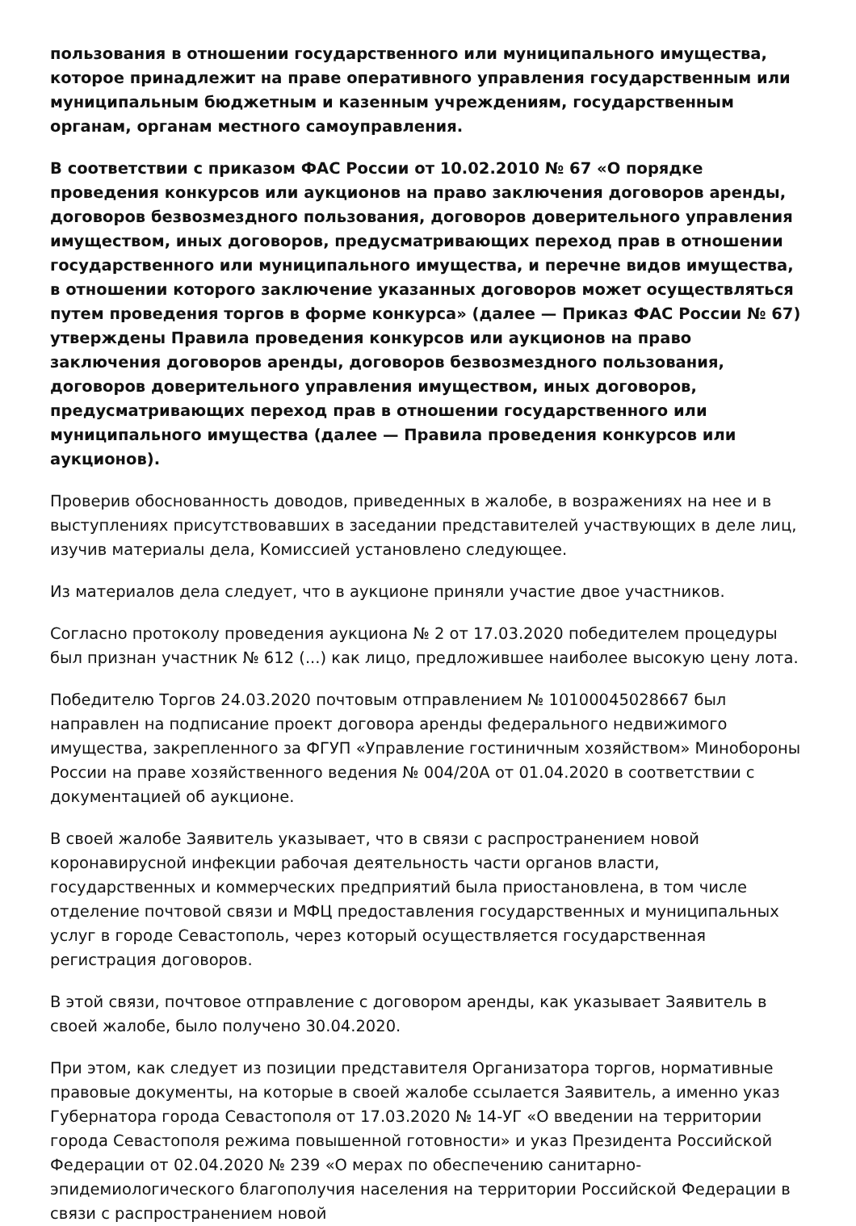пользования в отношении государственного или муниципального имущества, которое принадлежит на праве оперативного управления государственным или муниципальным бюджетным и казенным учреждениям, государственным органам, органам местного самоуправления.
В соответствии с приказом ФАС России от 10.02.2010 № 67 «О порядке проведения конкурсов или аукционов на право заключения договоров аренды, договоров безвозмездного пользования, договоров доверительного управления имуществом, иных договоров, предусматривающих переход прав в отношении государственного или муниципального имущества, и перечне видов имущества, в отношении которого заключение указанных договоров может осуществляться путем проведения торгов в форме конкурса» (далее — Приказ ФАС России № 67) утверждены Правила проведения конкурсов или аукционов на право заключения договоров аренды, договоров безвозмездного пользования, договоров доверительного управления имуществом, иных договоров, предусматривающих переход прав в отношении государственного или муниципального имущества (далее — Правила проведения конкурсов или аукционов).
Проверив обоснованность доводов, приведенных в жалобе, в возражениях на нее и в выступлениях присутствовавших в заседании представителей участвующих в деле лиц, изучив материалы дела, Комиссией установлено следующее.
Из материалов дела следует, что в аукционе приняли участие двое участников.
Согласно протоколу проведения аукциона № 2 от 17.03.2020 победителем процедуры был признан участник № 612 (...) как лицо, предложившее наиболее высокую цену лота.
Победителю Торгов 24.03.2020 почтовым отправлением № 10100045028667 был направлен на подписание проект договора аренды федерального недвижимого имущества, закрепленного за ФГУП «Управление гостиничным хозяйством» Минобороны России на праве хозяйственного ведения № 004/20А от 01.04.2020 в соответствии с документацией об аукционе.
В своей жалобе Заявитель указывает, что в связи с распространением новой коронавирусной инфекции рабочая деятельность части органов власти, государственных и коммерческих предприятий была приостановлена, в том числе отделение почтовой связи и МФЦ предоставления государственных и муниципальных услуг в городе Севастополь, через который осуществляется государственная регистрация договоров.
В этой связи, почтовое отправление с договором аренды, как указывает Заявитель в своей жалобе, было получено 30.04.2020.
При этом, как следует из позиции представителя Организатора торгов, нормативные правовые документы, на которые в своей жалобе ссылается Заявитель, а именно указ Губернатора города Севастополя от 17.03.2020 № 14-УГ «О введении на территории города Севастополя режима повышенной готовности» и указ Президента Российской Федерации от 02.04.2020 № 239 «О мерах по обеспечению санитарно-эпидемиологического благополучия населения на территории Российской Федерации в связи с распространением новой